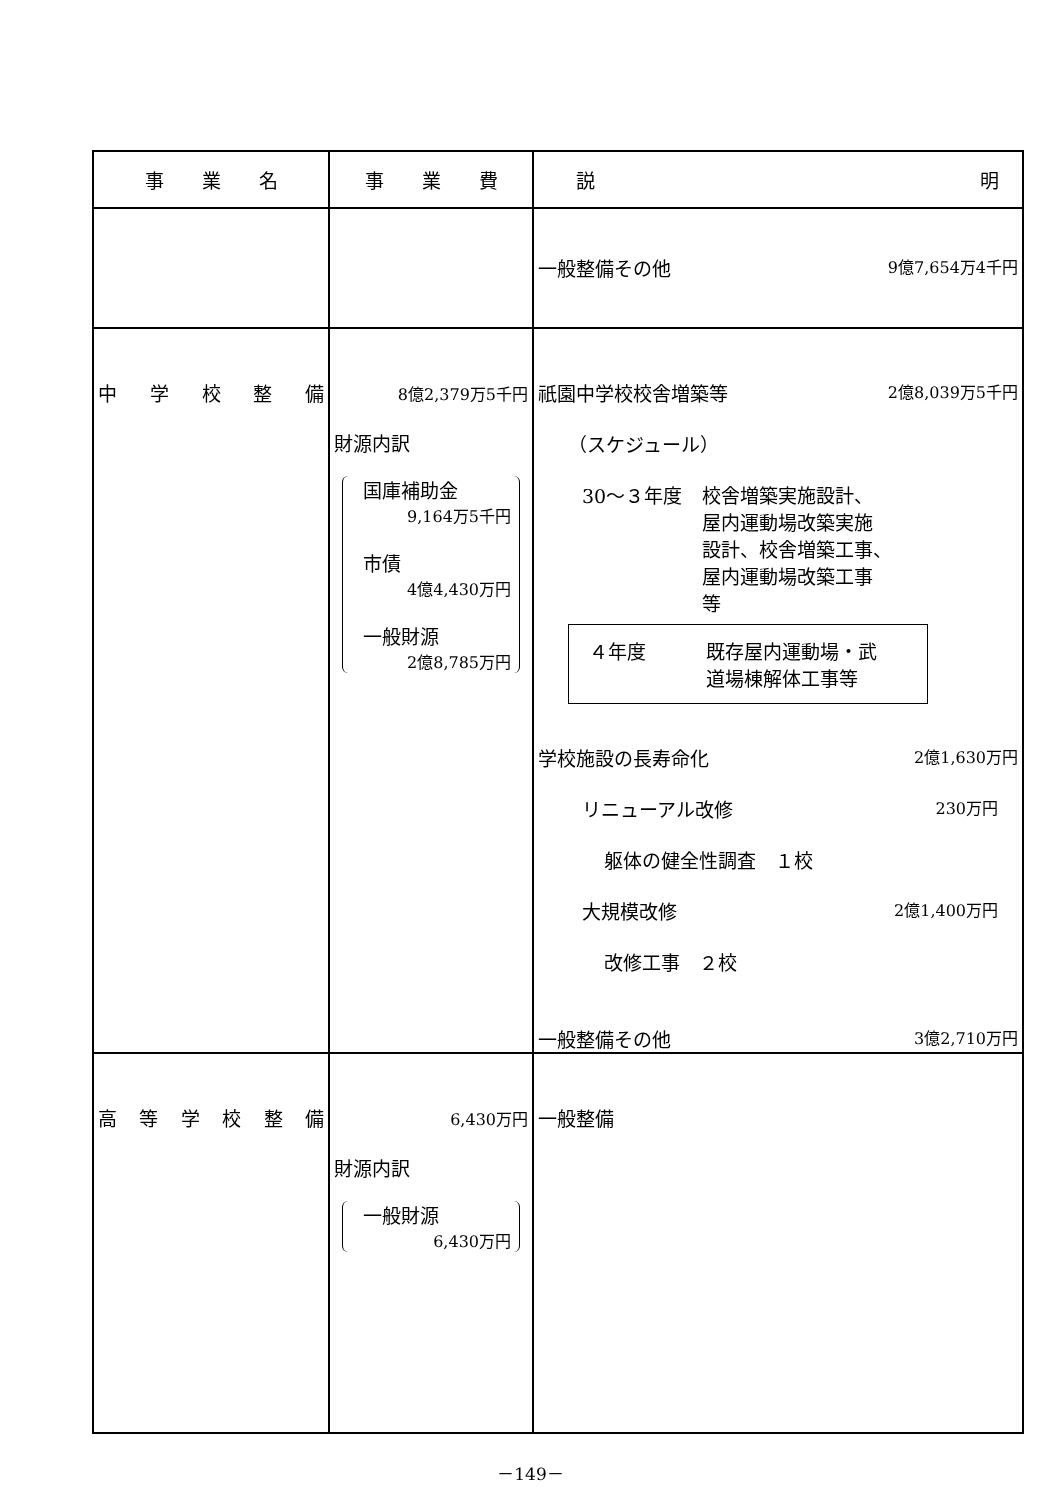| 事 業 名 | 事 業 費 | 説 明 |
| --- | --- | --- |
| | | 一般整備その他 9億7,654万4千円 |
| 中 学 校 整 備 | 8億2,379万5千円 財源内訳 国庫補助金 9,164万5千円 市債 4億4,430万円 一般財源 2億8,785万円 | 祇園中学校校舎増築等 2億8,039万5千円 （スケジュール） 30～３年度 校舎増築実施設計、 屋内運動場改築実施 設計、校舎増築工事、 屋内運動場改築工事 等 ４年度 既存屋内運動場・武 道場棟解体工事等 学校施設の長寿命化 2億1,630万円 リニューアル改修 230万円 躯体の健全性調査 １校 大規模改修 2億1,400万円 改修工事 ２校 一般整備その他 3億2,710万円 |
| 高 等 学 校 整 備 | 6,430万円 財源内訳 一般財源 6,430万円 | 一般整備 |
－149－